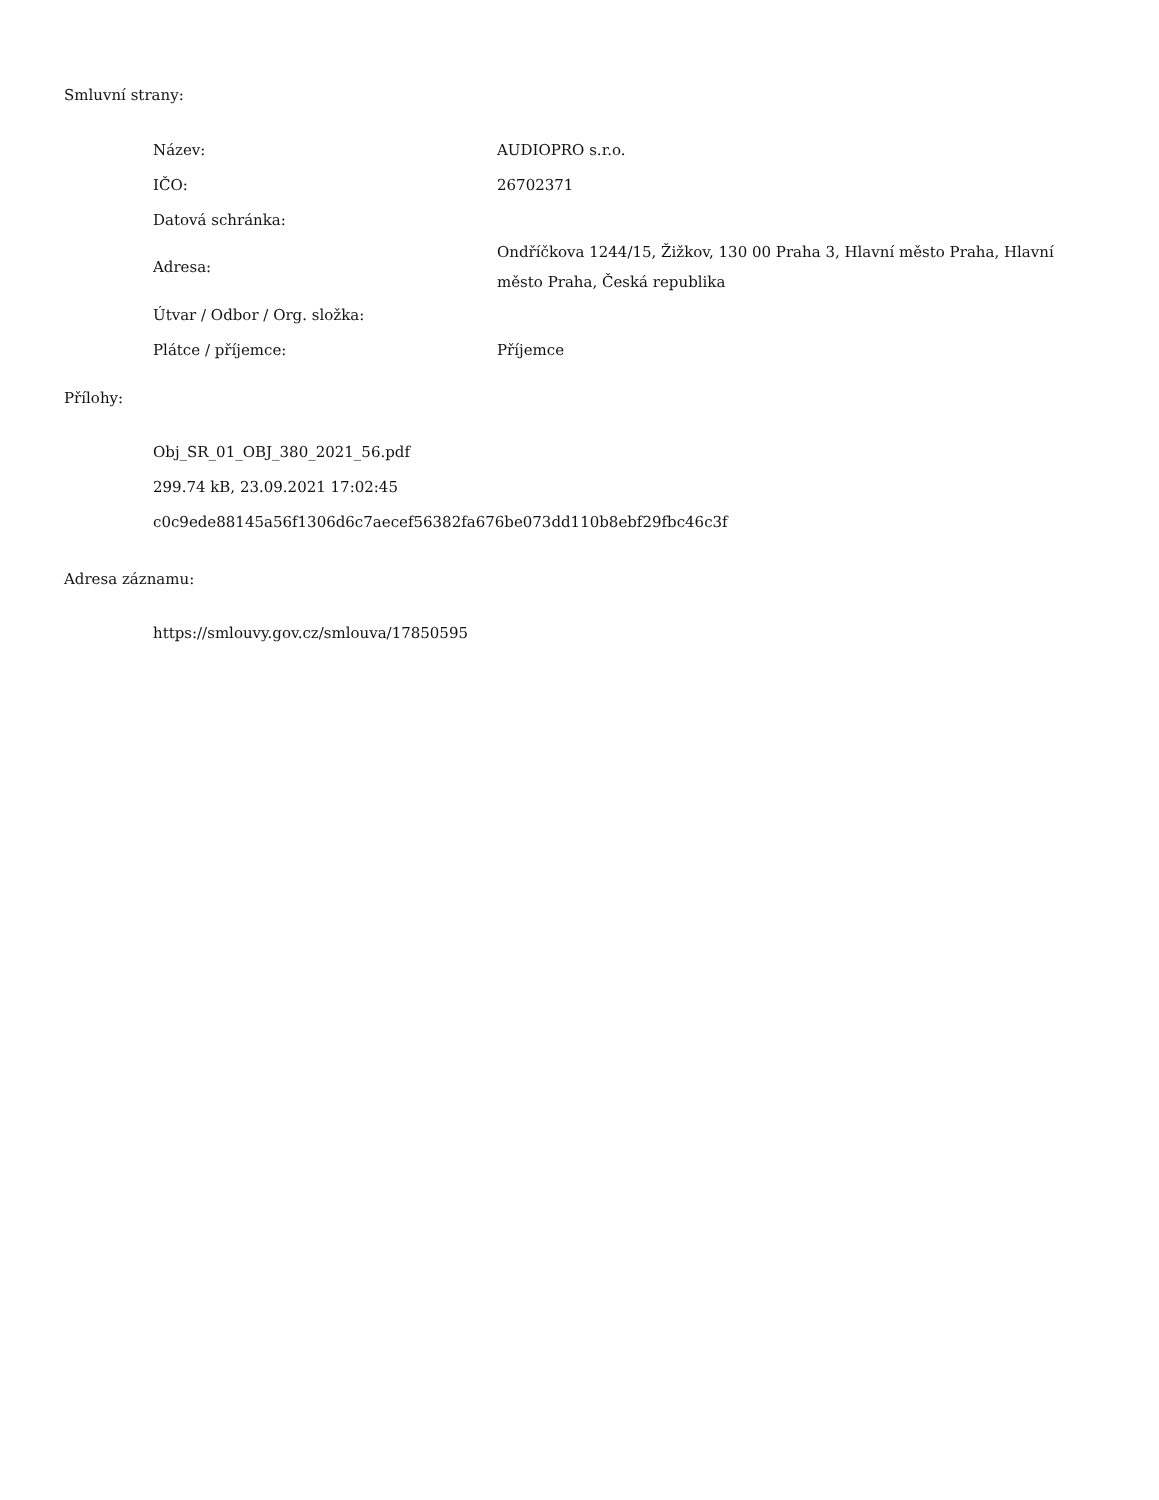Smluvní strany:
| Název: | AUDIOPRO s.r.o. |
| IČO: | 26702371 |
| Datová schránka: | |
| Adresa: | Ondříčkova 1244/15, Žižkov, 130 00 Praha 3, Hlavní město Praha, Hlavní město Praha, Česká republika |
| Útvar / Odbor / Org. složka: | |
| Plátce / příjemce: | Příjemce |
Přílohy:
Obj_SR_01_OBJ_380_2021_56.pdf
299.74 kB, 23.09.2021 17:02:45
c0c9ede88145a56f1306d6c7aecef56382fa676be073dd110b8ebf29fbc46c3f
Adresa záznamu:
https://smlouvy.gov.cz/smlouva/17850595